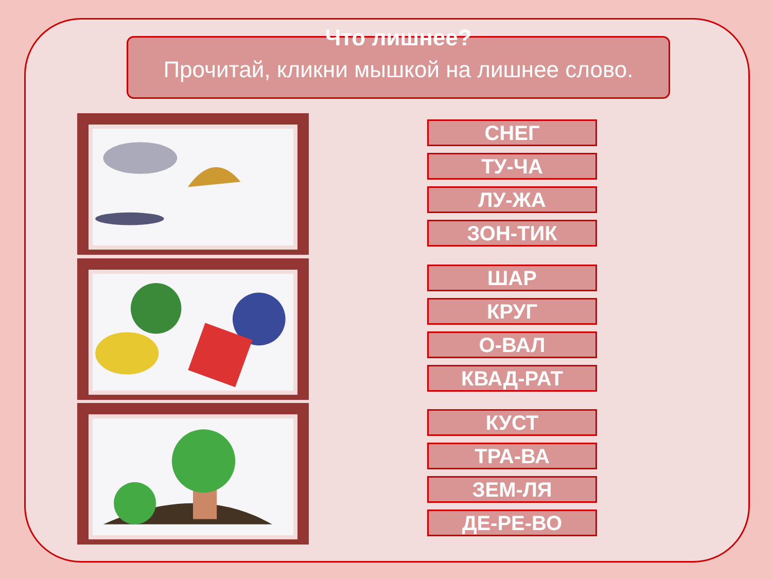Что лишнее?
Прочитай, кликни мышкой на лишнее слово.
СНЕГ
ТУ-ЧА
ЛУ-ЖА
ЗОН-ТИК
ШАР
КРУГ
О-ВАЛ
КВАД-РАТ
КУСТ
ТРА-ВА
ЗЕМ-ЛЯ
ДЕ-РЕ-ВО